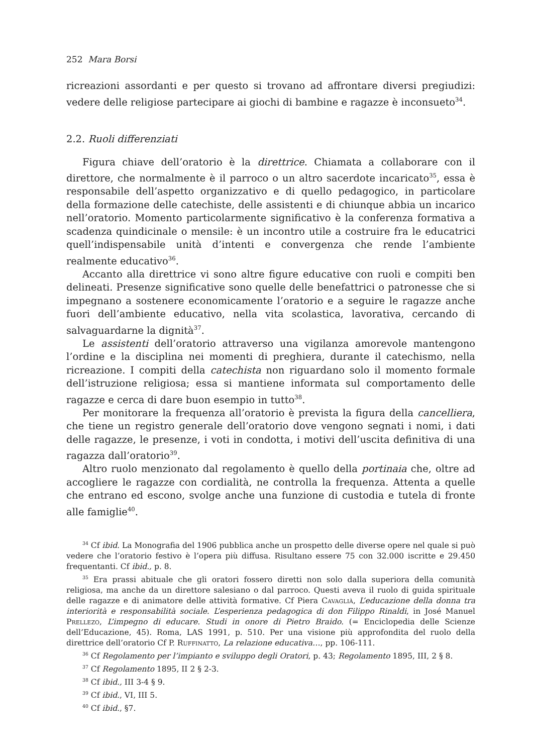252 Mara Borsi
ricreazioni assordanti e per questo si trovano ad affrontare diversi pregiudizi: vedere delle religiose partecipare ai giochi di bambine e ragazze è inconsueto<sup>34</sup>.
2.2. Ruoli differenziati
Figura chiave dell’oratorio è la direttrice. Chiamata a collaborare con il direttore, che normalmente è il parroco o un altro sacerdote incaricato<sup>35</sup>, essa è responsabile dell’aspetto organizzativo e di quello pedagogico, in particolare della formazione delle catechiste, delle assistenti e di chiunque abbia un incarico nell’oratorio. Momento particolarmente significativo è la conferenza formativa a scadenza quindicinale o mensile: è un incontro utile a costruire fra le educatrici quell’indispensabile unità d’intenti e convergenza che rende l’ambiente realmente educativo<sup>36</sup>.
Accanto alla direttrice vi sono altre figure educative con ruoli e compiti ben delineati. Presenze significative sono quelle delle benefattrici o patronesse che si impegnano a sostenere economicamente l’oratorio e a seguire le ragazze anche fuori dell’ambiente educativo, nella vita scolastica, lavorativa, cercando di salvaguardarne la dignità<sup>37</sup>.
Le assistenti dell’oratorio attraverso una vigilanza amorevole mantengono l’ordine e la disciplina nei momenti di preghiera, durante il catechismo, nella ricreazione. I compiti della catechista non riguardano solo il momento formale dell’istruzione religiosa; essa si mantiene informata sul comportamento delle ragazze e cerca di dare buon esempio in tutto<sup>38</sup>.
Per monitorare la frequenza all’oratorio è prevista la figura della cancelliera, che tiene un registro generale dell’oratorio dove vengono segnati i nomi, i dati delle ragazze, le presenze, i voti in condotta, i motivi dell’uscita definitiva di una ragazza dall’oratorio<sup>39</sup>.
Altro ruolo menzionato dal regolamento è quello della portinaia che, oltre ad accogliere le ragazze con cordialità, ne controlla la frequenza. Attenta a quelle che entrano ed escono, svolge anche una funzione di custodia e tutela di fronte alle famiglie<sup>40</sup>.
<sup>34</sup> Cf ibid. La Monografia del 1906 pubblica anche un prospetto delle diverse opere nel quale si può vedere che l’oratorio festivo è l’opera più diffusa. Risultano essere 75 con 32.000 iscritte e 29.450 frequentanti. Cf ibid., p. 8.
<sup>35</sup> Era prassi abituale che gli oratori fossero diretti non solo dalla superiora della comunità religiosa, ma anche da un direttore salesiano o dal parroco. Questi aveva il ruolo di guida spirituale delle ragazze e di animatore delle attività formative. Cf Piera Cavaglià, L’educazione della donna tra interiorità e responsabilità sociale. L’esperienza pedagogica di don Filippo Rinaldi, in José Manuel Prellezo, L’impegno di educare. Studi in onore di Pietro Braido. (= Enciclopedia delle Scienze dell’Educazione, 45). Roma, LAS 1991, p. 510. Per una visione più approfondita del ruolo della direttrice dell’oratorio Cf P. Ruffinatto, La relazione educativa…, pp. 106-111.
<sup>36</sup> Cf Regolamento per l’impianto e sviluppo degli Oratori, p. 43; Regolamento 1895, III, 2 § 8.
<sup>37</sup> Cf Regolamento 1895, II 2 § 2-3.
<sup>38</sup> Cf ibid., III 3-4 § 9.
<sup>39</sup> Cf ibid., VI, III 5.
<sup>40</sup> Cf ibid., §7.